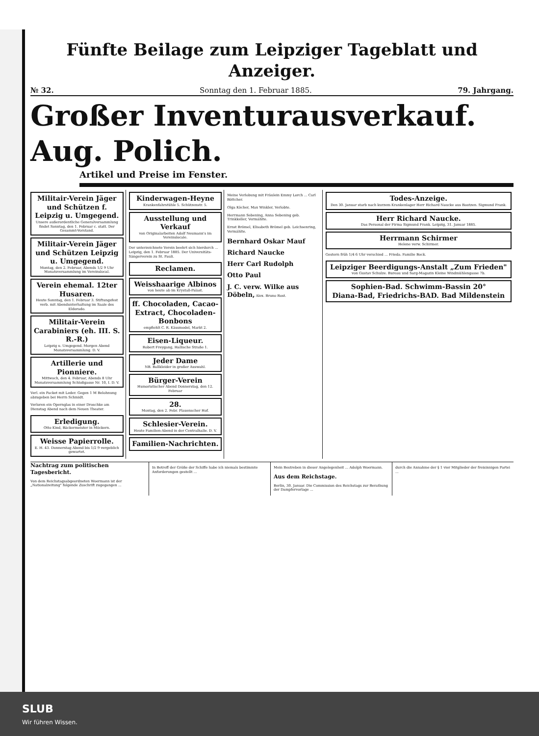Fünfte Beilage zum Leipziger Tageblatt und Anzeiger.
№ 32. Sonntag den 1. Februar 1885. 79. Jahrgang.
Großer Inventurausverkauf. Aug. Polich.
Artikel und Preise im Fenster.
Militair-Verein Jäger und Schützen f. Leipzig u. Umgegend.
Unsere außerordentliche Generalversammlung findet Sonntag, den 1. Februar c. statt. Der Gesammt-Vorstand.
Militair-Verein Jäger und Schützen Leipzig u. Umgegend.
Montag, den 2. Februar, Abends 1/2 9 Uhr Monatsversammlung im Vereinslocal.
Verein ehemal. 12ter Husaren.
Heute Sonntag, den 1. Februar 3. Stiftungsfest verb. mit Abendunterhaltung im Saale des Eldorado.
Militair-Verein Carabiniers (eh. III. S. R.-R.)
Leipzig u. Umgegend. Morgen Abend Monatsversammlung. D. V.
Artillerie und Pionniere.
Mittwoch, den 4. Februar, Abends 8 Uhr Monatsversammlung Schloßgasse Nr. 10, I. D. V.
Verl. ein Packet mit Leder. Gegen 1 M Belohnung abzugeben bei Herrn Schmidt.
Verloren ein Opernglas in einer Droschke am Dienstag Abend nach dem Neuen Theater.
Erledigung.
Otto Kind, Bäckermeister in Möckern.
Weisse Papierrolle.
E. H. 43. Donnerstag Abend bis 1/2 9 vergeblich gewartet.
Kinderwagen-Heyne
Krankenfahrstühle 5. Schützenstr. 5.
Ausstellung und Verkauf
von Originalarbeiten Adolf Neumann's im Vereinslocale.
Der unterzeichnete Verein beehrt sich hierdurch ... Leipzig, den 1. Februar 1885. Der Universitäts-Sängerverein zu St. Pauli.
Reclamen.
Weisshaarige Albinos
von heute ab im Krystall-Palast.
ff. Chocoladen, Cacao-Extract, Chocoladen-Bonbons
empfiehlt C. R. Kässmodel, Markt 2.
Eisen-Liqueur.
Robert Freygang, Hallische Straße 1.
Jeder Dame
NB. Ballkleider in großer Auswahl.
Bürger-Verein
Humoristischer Abend Donnerstag, den 12. Februar
28.
Montag, den 2. Febr. Plauenscher Hof.
Schlesier-Verein.
Heute Familien-Abend in der Centralhalle. D. V.
Familien-Nachrichten.
Meine Verlobung mit Fräulein Emmy Lorch ... Carl Böttcher.
Olga Köcher, Max Winkler, Verlobte.
Herrmann Sebening, Anna Sebening geb. Trinkkeller, Vermählte.
Ernst Brömel, Elisabeth Brömel geb. Leichsenring, Vermählte.
Bernhard Oskar Mauf
Richard Naucke
Herr Carl Rudolph
Otto Paul
J. C. verw. Wilke aus Döbeln, Alex. Bruno Rost.
Todes-Anzeige.
Den 30. Januar starb nach kurzem Krankenlager Herr Richard Naucke aus Bautzen. Sigmund Frank.
Herr Richard Naucke.
Das Personal der Firma Sigmund Frank. Leipzig, 31. Januar 1885.
Herrmann Schirmer
Helene verw. Schirmer.
Gestern früh 1/4 6 Uhr verschied ... Frieda. Familie Bock.
Leipziger Beerdigungs-Anstalt „Zum Frieden"
von Gustav Schulze. Bureau und Sarg-Magazin Kleine Windmühlengasse 7b.
Sophien-Bad. Schwimm-Bassin 20°
Diana-Bad, Friedrichs-BAD. Bad Mildenstein
Nachtrag zum politischen Tagesbericht.
Von dem Reichstagsabgeordneten Woermann ist der „Nationalzeitung" folgende Zuschrift zugegangen ...
In Betreff der Größe der Schiffe habe ich niemals bestimmte Anforderungen gestellt ...
Mein Bestreben in dieser Angelegenheit ... Adolph Woermann.
Aus dem Reichstage.
Berlin, 30. Januar. Die Commission des Reichstags zur Berathung der Dampfervorlage ...
durch die Annahme der § 1 vier Mitglieder der freisinnigen Partei ...
SLUB
Wir führen Wissen.